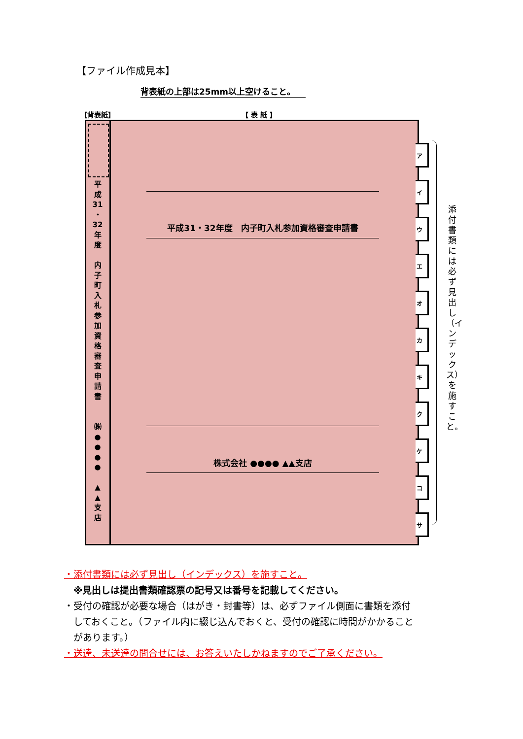【ファイル作成見本】
背表紙の上部は25mm以上空けること。
【背表紙】 【 表 紙 】
平
成
31
・
32
年
度
内
子
町
入
札
参
加
資
格
審
査
申
請
書
㈱
●
●
●
●
▲
▲
支
店
平成31・32年度　内子町入札参加資格審査申請書
株式会社 ●●●● ▲▲支店
ア
イ
ウ
エ
オ
カ
キ
ク
ケ
コ
サ
添付書類には必ず見出し（インデックス）を施すこと。
・添付書類には必ず見出し（インデックス）を施すこと。
※見出しは提出書類確認票の記号又は番号を記載してください。
・受付の確認が必要な場合（はがき・封書等）は、必ずファイル側面に書類を添付
　しておくこと。（ファイル内に綴じ込んでおくと、受付の確認に時間がかかること
　があります。）
・送達、未送達の問合せには、お答えいたしかねますのでご了承ください。